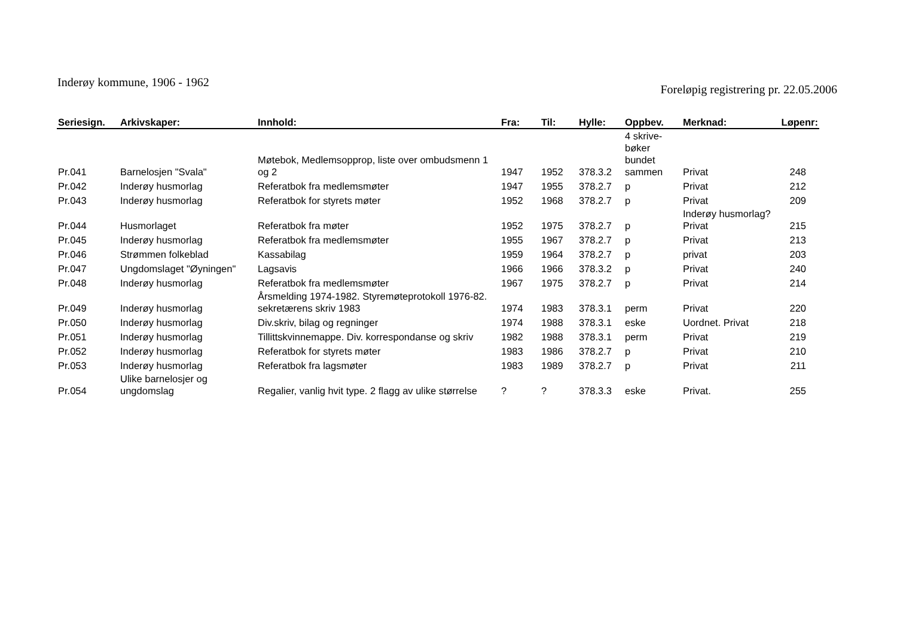Inderøy kommune, 1906 - 1962
Foreløpig registrering pr. 22.05.2006
| Seriesign. | Arkivskaper: | Innhold: | Fra: | Til: | Hylle: | Oppbev. | Merknad: | Løpenr: |
| --- | --- | --- | --- | --- | --- | --- | --- | --- |
| Pr.041 | Barnelosjen "Svala" | Møtebok, Medlemsopprop, liste over ombudsmenn 1 og 2 | 1947 | 1952 | 378.3.2 | 4 skrive- bøker bundet sammen | Privat | 248 |
| Pr.042 | Inderøy husmorlag | Referatbok fra medlemsmøter | 1947 | 1955 | 378.2.7 | p | Privat | 212 |
| Pr.043 | Inderøy husmorlag | Referatbok for styrets møter | 1952 | 1968 | 378.2.7 | p | Privat | 209 |
| Pr.044 | Husmorlaget | Referatbok fra møter | 1952 | 1975 | 378.2.7 | p | Inderøy husmorlag? Privat | 215 |
| Pr.045 | Inderøy husmorlag | Referatbok fra medlemsmøter | 1955 | 1967 | 378.2.7 | p | Privat | 213 |
| Pr.046 | Strømmen folkeblad | Kassabilag | 1959 | 1964 | 378.2.7 | p | privat | 203 |
| Pr.047 | Ungdomslaget "Øyningen" | Lagsavis | 1966 | 1966 | 378.3.2 | p | Privat | 240 |
| Pr.048 | Inderøy husmorlag | Referatbok fra medlemsmøter | 1967 | 1975 | 378.2.7 | p | Privat | 214 |
| Pr.049 | Inderøy husmorlag | Årsmelding 1974-1982. Styremøteprotokoll 1976-82. sekretærens skriv 1983 | 1974 | 1983 | 378.3.1 | perm | Privat | 220 |
| Pr.050 | Inderøy husmorlag | Div.skriv, bilag og regninger | 1974 | 1988 | 378.3.1 | eske | Uordnet. Privat | 218 |
| Pr.051 | Inderøy husmorlag | Tillittskvinnemappe. Div. korrespondanse og skriv | 1982 | 1988 | 378.3.1 | perm | Privat | 219 |
| Pr.052 | Inderøy husmorlag | Referatbok for styrets møter | 1983 | 1986 | 378.2.7 | p | Privat | 210 |
| Pr.053 | Inderøy husmorlag | Referatbok fra lagsmøter | 1983 | 1989 | 378.2.7 | p | Privat | 211 |
| Pr.054 | Ulike barnelosjer og ungdomslag | Regalier, vanlig hvit type. 2 flagg av ulike størrelse | ? | ? | 378.3.3 | eske | Privat. | 255 |